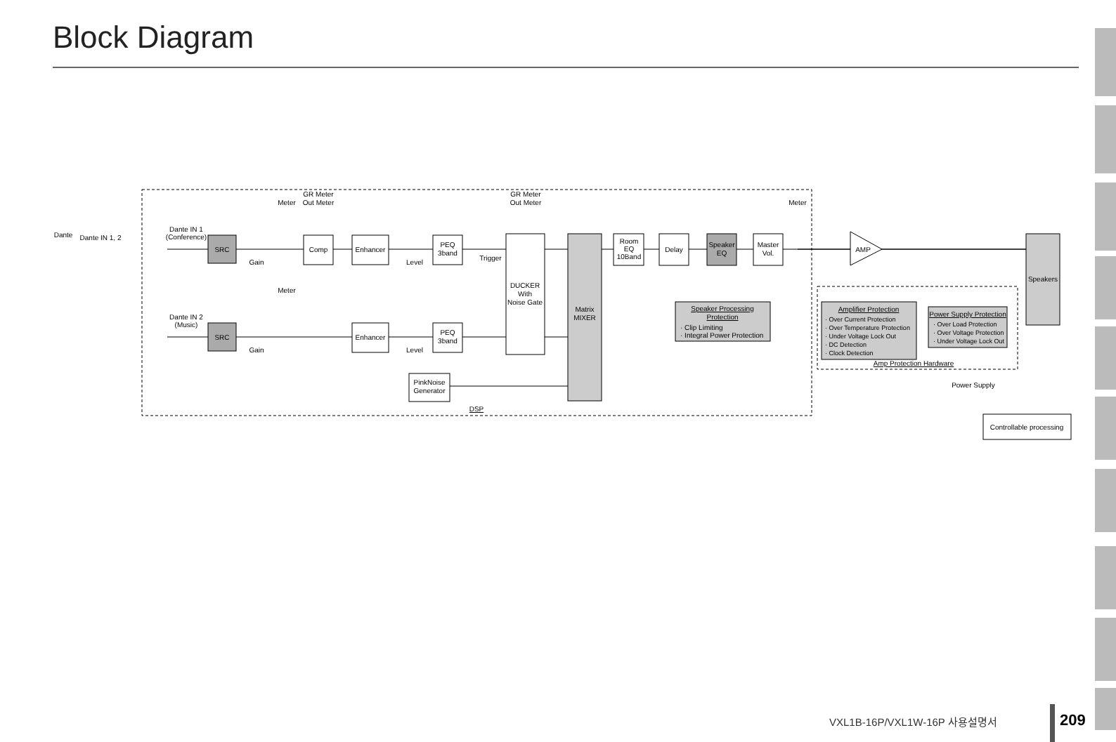Block Diagram
SRC
SRC
Comp
Enhancer
Enhancer
PEQ
3band
PEQ
3band
DUCKER
With
Noise Gate
Matrix
MIXER
PinkNoise
Generator
Room
EQ
10Band
Delay
Speaker
EQ
Master
Vol.
AMP
Speakers
Speaker Processing
Protection
· Clip Limiting
· Integral Power Protection
Amplifier Protection
· Over Current Protection
· Over Temperature Protection
· Under Voltage Lock Out
· DC Detection
· Clock Detection
Power Supply Protection
· Over Load Protection
· Over Voltage Protection
· Under Voltage Lock Out
Amp Protection Hardware
Power Supply
Controllable processing
DSP
Dante
Dante IN 1, 2
Dante IN 1
(Conference)
Dante IN 2
(Music)
Gain
Gain
Level
Level
Meter
Meter
Meter
GR Meter
Out Meter
GR Meter
Out Meter
Trigger
VXL1B-16P/VXL1W-16P 사용설명서 209